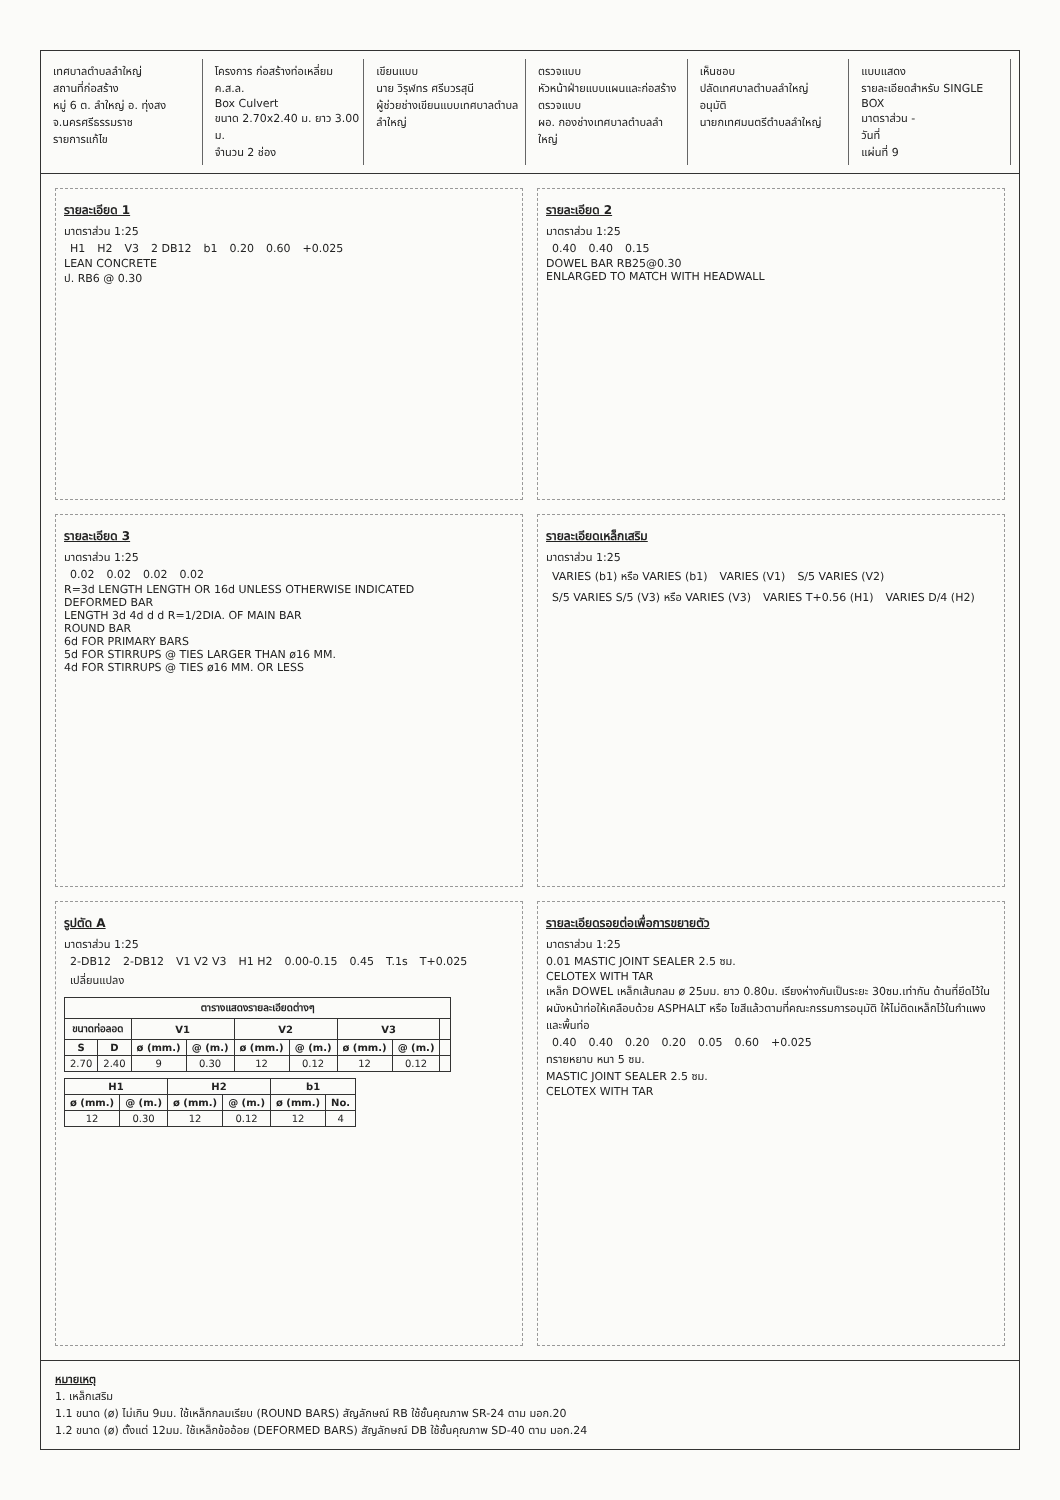เทศบาลตำบลลำใหญ่
สถานที่ก่อสร้าง
หมู่ 6 ต. ลำใหญ่ อ. ทุ่งสง จ.นครศรีธรรมราช
รายการแก้ไข
โครงการ ก่อสร้างท่อเหลี่ยม ค.ส.ล.
Box Culvert
ขนาด 2.70x2.40 ม. ยาว 3.00 ม.
จำนวน 2 ช่อง
เขียนแบบ
นาย วิรุฬทร ศรีบวรสุนี
ผู้ช่วยช่างเขียนแบบเทศบาลตำบลลำใหญ่
ตรวจแบบ
หัวหน้าฝ่ายแบบแผนและก่อสร้าง
ตรวจแบบ
ผอ. กองช่างเทศบาลตำบลลำใหญ่
เห็นชอบ
ปลัดเทศบาลตำบลลำใหญ่
อนุมัติ
นายกเทศมนตรีตำบลลำใหญ่
แบบแสดง
รายละเอียดสำหรับ SINGLE BOX
มาตราส่วน -
วันที่
แผ่นที่ 9
รายละเอียด 1
มาตราส่วน 1:25
H1 H2 V3 2 DB12 b1 0.20 0.60 +0.025
LEAN CONCRETE
ป. RB6 @ 0.30
รายละเอียด 2
มาตราส่วน 1:25
0.40 0.40 0.15
DOWEL BAR RB25@0.30
ENLARGED TO MATCH WITH HEADWALL
รายละเอียด 3
มาตราส่วน 1:25
0.02 0.02 0.02 0.02
R=3d LENGTH LENGTH OR 16d UNLESS OTHERWISE INDICATED
DEFORMED BAR
LENGTH 3d 4d d d R=1/2DIA. OF MAIN BAR
ROUND BAR
6d FOR PRIMARY BARS
5d FOR STIRRUPS @ TIES LARGER THAN ø16 MM.
4d FOR STIRRUPS @ TIES ø16 MM. OR LESS
รายละเอียดเหล็กเสริม
มาตราส่วน 1:25
VARIES (b1) หรือ VARIES (b1) VARIES (V1) S/5 VARIES (V2) S/5 VARIES S/5 (V3) หรือ VARIES (V3) VARIES T+0.56 (H1) VARIES D/4 (H2)
รูปตัด A
มาตราส่วน 1:25
2-DB12 2-DB12 V1 V2 V3 H1 H2 0.00-0.15 0.45 T.1s T+0.025 เปลี่ยนแปลง
| ตารางแสดงรายละเอียดต่างๆ | | | | | | | | |
| --- | --- | --- | --- | --- | --- | --- | --- | --- |
| ขนาดท่อลอด | | V1 | | V2 | | V3 | | |
| S | D | ø (mm.) | @ (m.) | ø (mm.) | @ (m.) | ø (mm.) | @ (m.) | |
| 2.70 | 2.40 | 9 | 0.30 | 12 | 0.12 | 12 | 0.12 | |
| H1 | | H2 | | b1 | |
| --- | --- | --- | --- | --- | --- |
| ø (mm.) | @ (m.) | ø (mm.) | @ (m.) | ø (mm.) | No. |
| 12 | 0.30 | 12 | 0.12 | 12 | 4 |
รายละเอียดรอยต่อเพื่อการขยายตัว
มาตราส่วน 1:25
0.01 MASTIC JOINT SEALER 2.5 ซม.
CELOTEX WITH TAR
เหล็ก DOWEL เหล็กเส้นกลม ø 25มม. ยาว 0.80ม. เรียงห่างกันเป็นระยะ 30ซม.เท่ากัน ด้านที่ยึดไว้ในผนังหน้าท่อให้เคลือบด้วย ASPHALT หรือ ไขสีแล้วตามที่คณะกรรมการอนุมัติ ให้ไม่ติดเหล็กไว้ในกำแพงและพื้นท่อ
0.40 0.40 0.20 0.20 0.05 0.60 +0.025
ทรายหยาบ หนา 5 ซม.
MASTIC JOINT SEALER 2.5 ซม.
CELOTEX WITH TAR
หมายเหตุ
1. เหล็กเสริม
1.1 ขนาด (ø) ไม่เกิน 9มม. ใช้เหล็กกลมเรียบ (ROUND BARS) สัญลักษณ์ RB ใช้ชั้นคุณภาพ SR-24 ตาม มอก.20
1.2 ขนาด (ø) ตั้งแต่ 12มม. ใช้เหล็กข้ออ้อย (DEFORMED BARS) สัญลักษณ์ DB ใช้ชั้นคุณภาพ SD-40 ตาม มอก.24